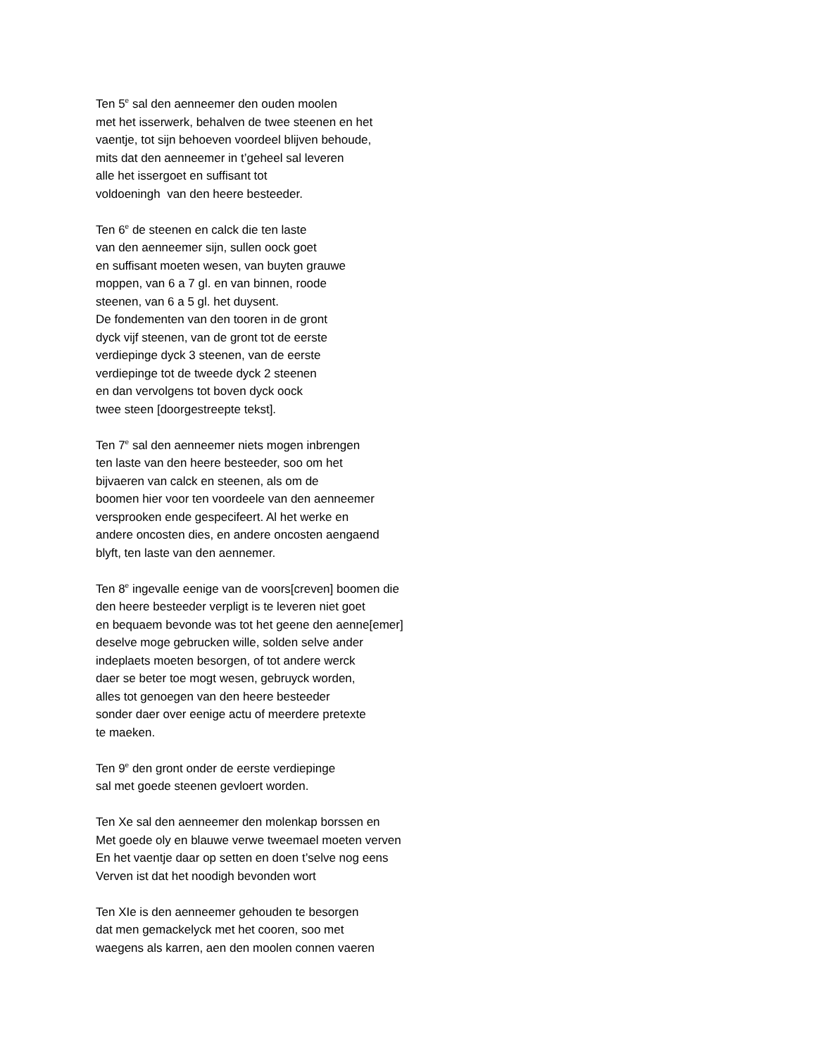Ten 5<sup>e</sup> sal den aenneemer den ouden moolen
met het isserwerk, behalven de twee steenen en het
vaentje, tot sijn behoeven voordeel blijven behoude,
mits dat den aenneemer in t’geheel sal leveren
alle het issergoet en suffisant tot
voldoeningh van den heere besteeder.
Ten 6<sup>e</sup> de steenen en calck die ten laste
van den aenneemer sijn, sullen oock goet
en suffisant moeten wesen, van buyten grauwe
moppen, van 6 a 7 gl. en van binnen, roode
steenen, van 6 a 5 gl. het duysent.
De fondementen van den tooren in de gront
dyck vijf steenen, van de gront tot de eerste
verdiepinge dyck 3 steenen, van de eerste
verdiepinge tot de tweede dyck 2 steenen
en dan vervolgens tot boven dyck oock
twee steen [doorgestreepte tekst].
Ten 7<sup>e</sup> sal den aenneemer niets mogen inbrengen
ten laste van den heere besteeder, soo om het
bijvaeren van calck en steenen, als om de
boomen hier voor ten voordeele van den aenneemer
versprooken ende gespecifeert. Al het werke en
andere oncosten dies, en andere oncosten aengaend
blyft, ten laste van den aennemer.
Ten 8<sup>e</sup> ingevalle eenige van de voors[creven] boomen die
den heere besteeder verpligt is te leveren niet goet
en bequaem bevonde was tot het geene den aenne[emer]
deselve moge gebrucken wille, solden selve ander
indeplaets moeten besorgen, of tot andere werck
daer se beter toe mogt wesen, gebruyck worden,
alles tot genoegen van den heere besteeder
sonder daer over eenige actu of meerdere pretexte
te maeken.
Ten 9<sup>e</sup> den gront onder de eerste verdiepinge
sal met goede steenen gevloert worden.
Ten Xe sal den aenneemer den molenkap borssen en
Met goede oly en blauwe verwe tweemael moeten verven
En het vaentje daar op setten en doen t’selve nog eens
Verven ist dat het noodigh bevonden wort
Ten XIe is den aenneemer gehouden te besorgen
dat men gemackelyck met het cooren, soo met
waegens als karren, aen den moolen connen vaeren